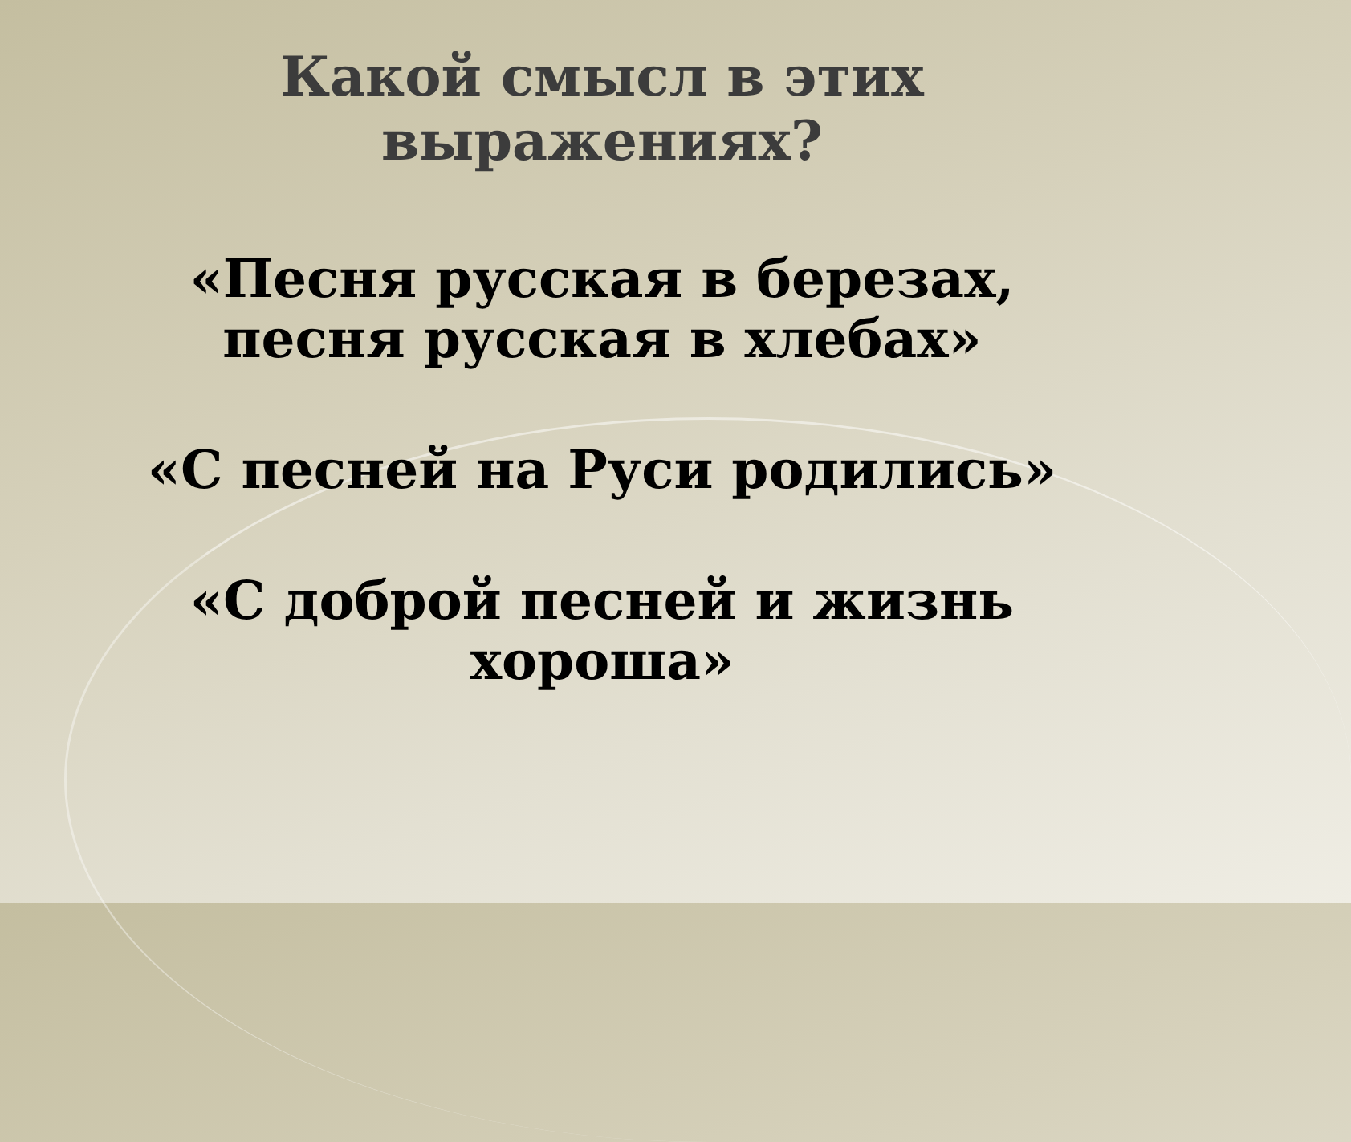Какой смысл в этих
выражениях?
«Песня русская в березах,
песня русская в хлебах»
«С песней на Руси родились»
«С доброй песней и жизнь
хороша»